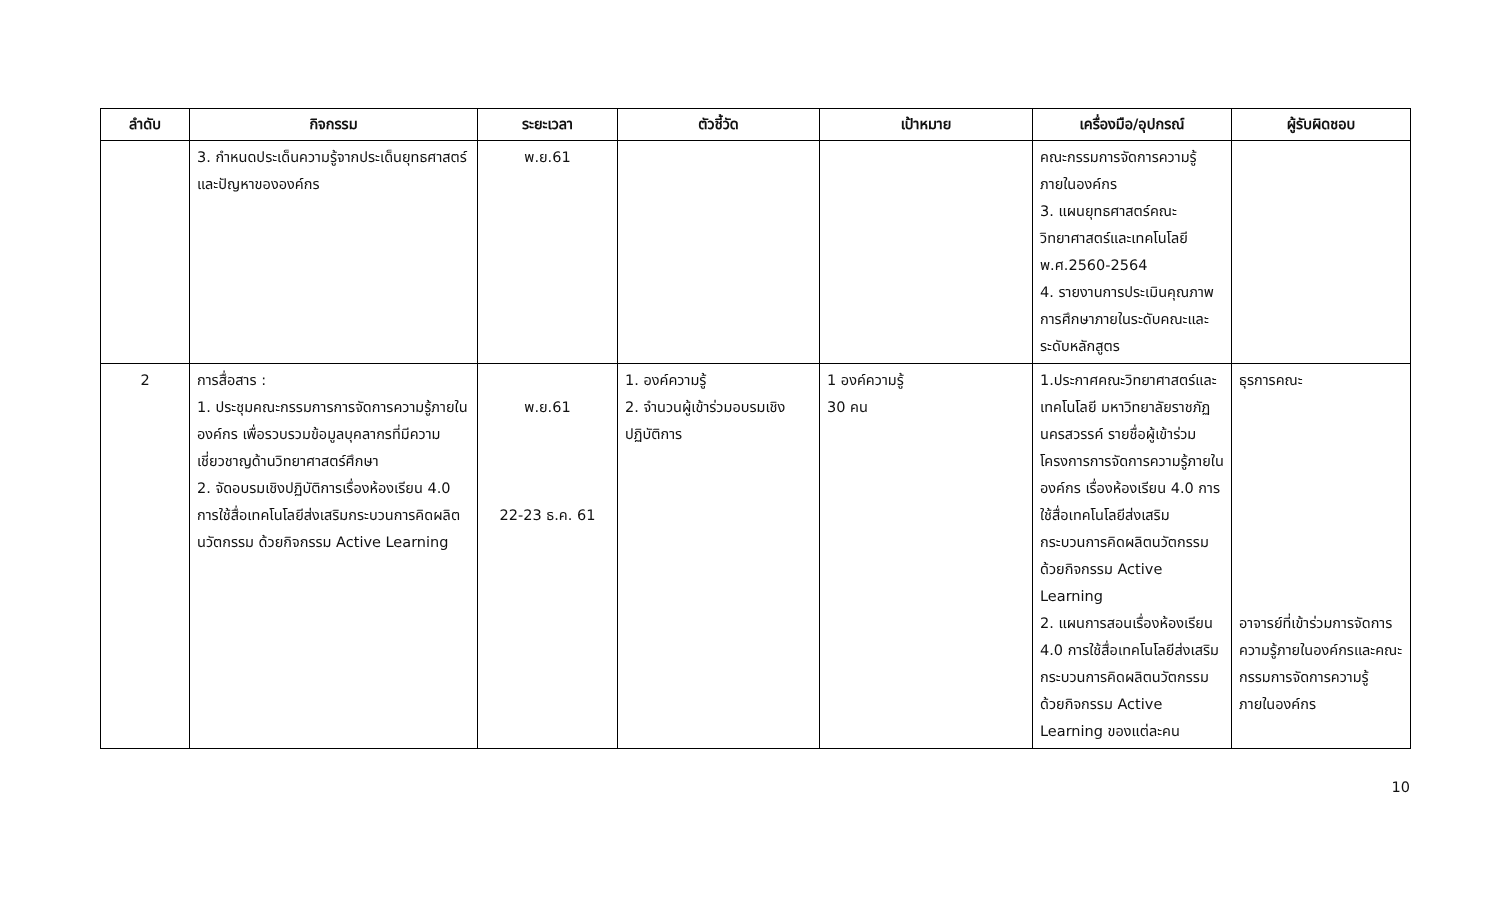| ลำดับ | กิจกรรม | ระยะเวลา | ตัวชี้วัด | เป้าหมาย | เครื่องมือ/อุปกรณ์ | ผู้รับผิดชอบ |
| --- | --- | --- | --- | --- | --- | --- |
| | 3. กำหนดประเด็นความรู้จากประเด็นยุทธศาสตร์และปัญหาขององค์กร | พ.ย.61 | | | คณะกรรมการจัดการความรู้ภายในองค์กร 3. แผนยุทธศาสตร์คณะวิทยาศาสตร์และเทคโนโลยี พ.ศ.2560-2564 4. รายงานการประเมินคุณภาพการศึกษาภายในระดับคณะและระดับหลักสูตร | |
| 2 | การสื่อสาร : 1. ประชุมคณะกรรมการการจัดการความรู้ภายในองค์กร เพื่อรวบรวมข้อมูลบุคลากรที่มีความเชี่ยวชาญด้านวิทยาศาสตร์ศึกษา 2. จัดอบรมเชิงปฏิบัติการเรื่องห้องเรียน 4.0 การใช้สื่อเทคโนโลยีส่งเสริมกระบวนการคิดผลิตนวัตกรรม ด้วยกิจกรรม Active Learning | พ.ย.61 22-23 ธ.ค. 61 | 1. องค์ความรู้ 2. จำนวนผู้เข้าร่วมอบรมเชิงปฏิบัติการ | 1 องค์ความรู้ 30 คน | 1.ประกาศคณะวิทยาศาสตร์และเทคโนโลยี มหาวิทยาลัยราชภัฏนครสวรรค์ รายชื่อผู้เข้าร่วมโครงการการจัดการความรู้ภายในองค์กร เรื่องห้องเรียน 4.0 การใช้สื่อเทคโนโลยีส่งเสริมกระบวนการคิดผลิตนวัตกรรม ด้วยกิจกรรม Active Learning 2. แผนการสอนเรื่องห้องเรียน 4.0 การใช้สื่อเทคโนโลยีส่งเสริมกระบวนการคิดผลิตนวัตกรรม ด้วยกิจกรรม Active Learning ของแต่ละคน | ธุรการคณะ อาจารย์ที่เข้าร่วมการจัดการความรู้ภายในองค์กรและคณะกรรมการจัดการความรู้ภายในองค์กร |
10